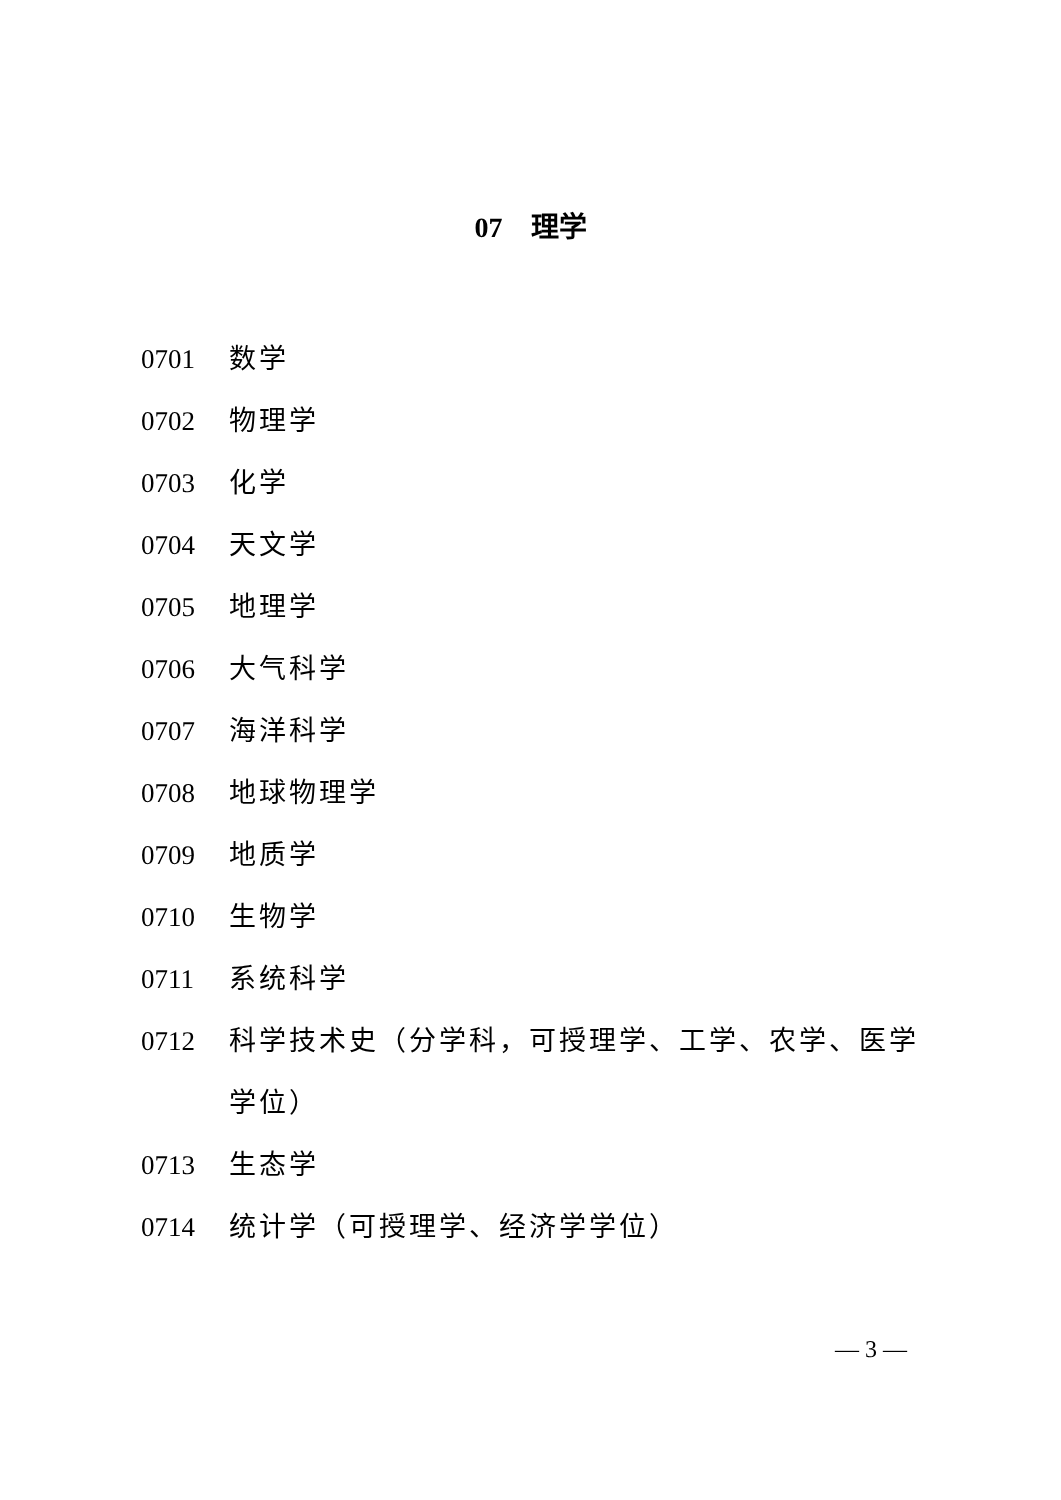07　理学
0701 数学
0702 物理学
0703 化学
0704 天文学
0705 地理学
0706 大气科学
0707 海洋科学
0708 地球物理学
0709 地质学
0710 生物学
0711 系统科学
0712 科学技术史（分学科，可授理学、工学、农学、医学学位）
0713 生态学
0714 统计学（可授理学、经济学学位）
— 3 —